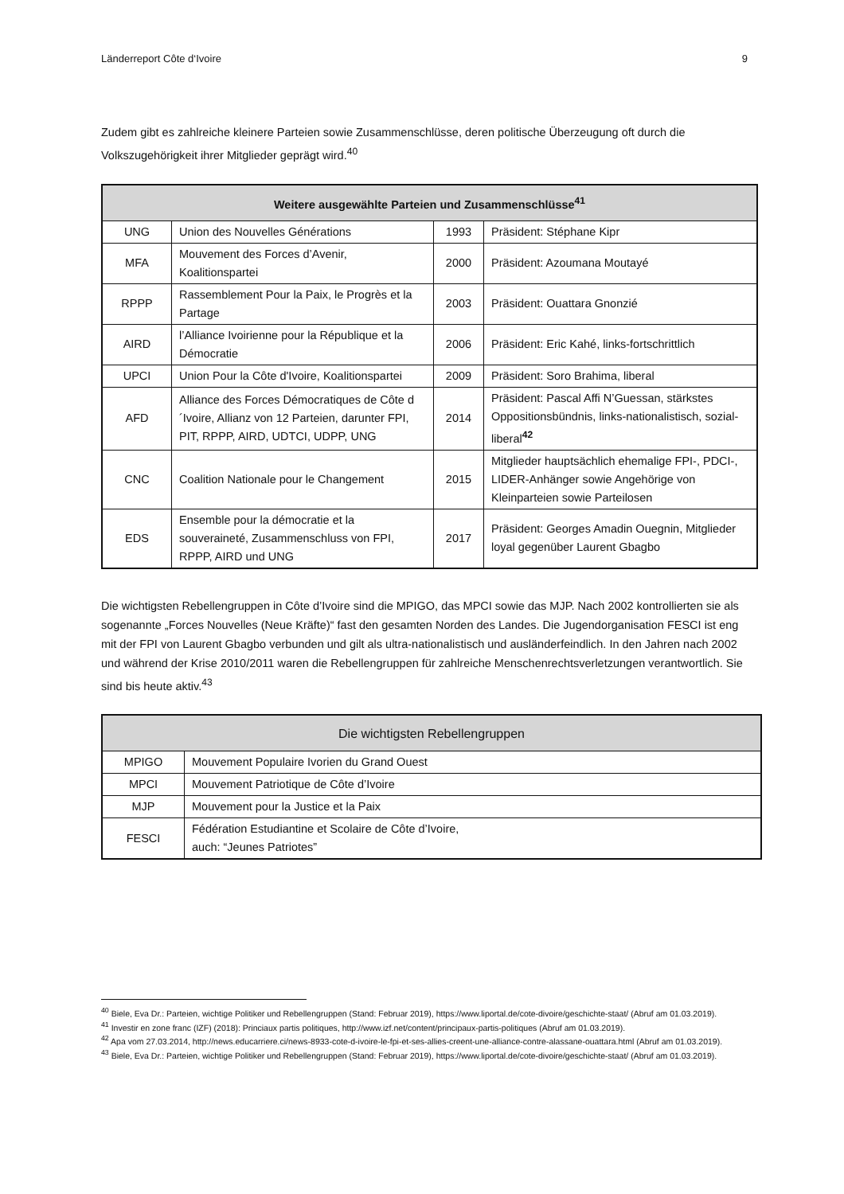Länderreport Côte d‘Ivoire 9
Zudem gibt es zahlreiche kleinere Parteien sowie Zusammenschlüsse, deren politische Überzeugung oft durch die Volkszugehörigkeit ihrer Mitglieder geprägt wird.<sup>40</sup>
| Weitere ausgewählte Parteien und Zusammenschlüsse<sup>41</sup> | | | |
| --- | --- | --- | --- |
| UNG | Union des Nouvelles Générations | 1993 | Präsident: Stéphane Kipr |
| MFA | Mouvement des Forces d’Avenir, Koalitionspartei | 2000 | Präsident: Azoumana Moutayé |
| RPPP | Rassemblement Pour la Paix, le Progrès et la Partage | 2003 | Präsident: Ouattara Gnonzié |
| AIRD | l’Alliance Ivoirienne pour la République et la Démocratie | 2006 | Präsident: Eric Kahé, links-fortschrittlich |
| UPCI | Union Pour la Côte d'Ivoire, Koalitionspartei | 2009 | Präsident: Soro Brahima, liberal |
| AFD | Alliance des Forces Démocratiques de Côte d´Ivoire, Allianz von 12 Parteien, darunter FPI, PIT, RPPP, AIRD, UDTCI, UDPP, UNG | 2014 | Präsident: Pascal Affi N’Guessan, stärkstes Oppositionsbündnis, links-nationalistisch, sozial-liberal<sup>42</sup> |
| CNC | Coalition Nationale pour le Changement | 2015 | Mitglieder hauptsächlich ehemalige FPI-, PDCI-, LIDER-Anhänger sowie Angehörige von Kleinparteien sowie Parteilosen |
| EDS | Ensemble pour la démocratie et la souveraineté, Zusammenschluss von FPI, RPPP, AIRD und UNG | 2017 | Präsident: Georges Amadin Ouegnin, Mitglieder loyal gegenüber Laurent Gbagbo |
Die wichtigsten Rebellengruppen in Côte d’Ivoire sind die MPIGO, das MPCI sowie das MJP. Nach 2002 kontrollierten sie als sogenannte „Forces Nouvelles (Neue Kräfte)“ fast den gesamten Norden des Landes. Die Jugendorganisation FESCI ist eng mit der FPI von Laurent Gbagbo verbunden und gilt als ultra-nationalistisch und ausländerfeindlich. In den Jahren nach 2002 und während der Krise 2010/2011 waren die Rebellengruppen für zahlreiche Menschenrechtsverletzungen verantwortlich. Sie sind bis heute aktiv.<sup>43</sup>
| Die wichtigsten Rebellengruppen | |
| --- | --- |
| MPIGO | Mouvement Populaire Ivorien du Grand Ouest |
| MPCI | Mouvement Patriotique de Côte d’Ivoire |
| MJP | Mouvement pour la Justice et la Paix |
| FESCI | Fédération Estudiantine et Scolaire de Côte d’Ivoire, auch: “Jeunes Patriotes” |
<sup>40</sup> Biele, Eva Dr.: Parteien, wichtige Politiker und Rebellengruppen (Stand: Februar 2019), https://www.liportal.de/cote-divoire/geschichte-staat/ (Abruf am 01.03.2019).
<sup>41</sup> Investir en zone franc (IZF) (2018): Princiaux partis politiques, http://www.izf.net/content/principaux-partis-politiques (Abruf am 01.03.2019).
<sup>42</sup> Apa vom 27.03.2014, http://news.educarriere.ci/news-8933-cote-d-ivoire-le-fpi-et-ses-allies-creent-une-alliance-contre-alassane-ouattara.html (Abruf am 01.03.2019).
<sup>43</sup> Biele, Eva Dr.: Parteien, wichtige Politiker und Rebellengruppen (Stand: Februar 2019), https://www.liportal.de/cote-divoire/geschichte-staat/ (Abruf am 01.03.2019).